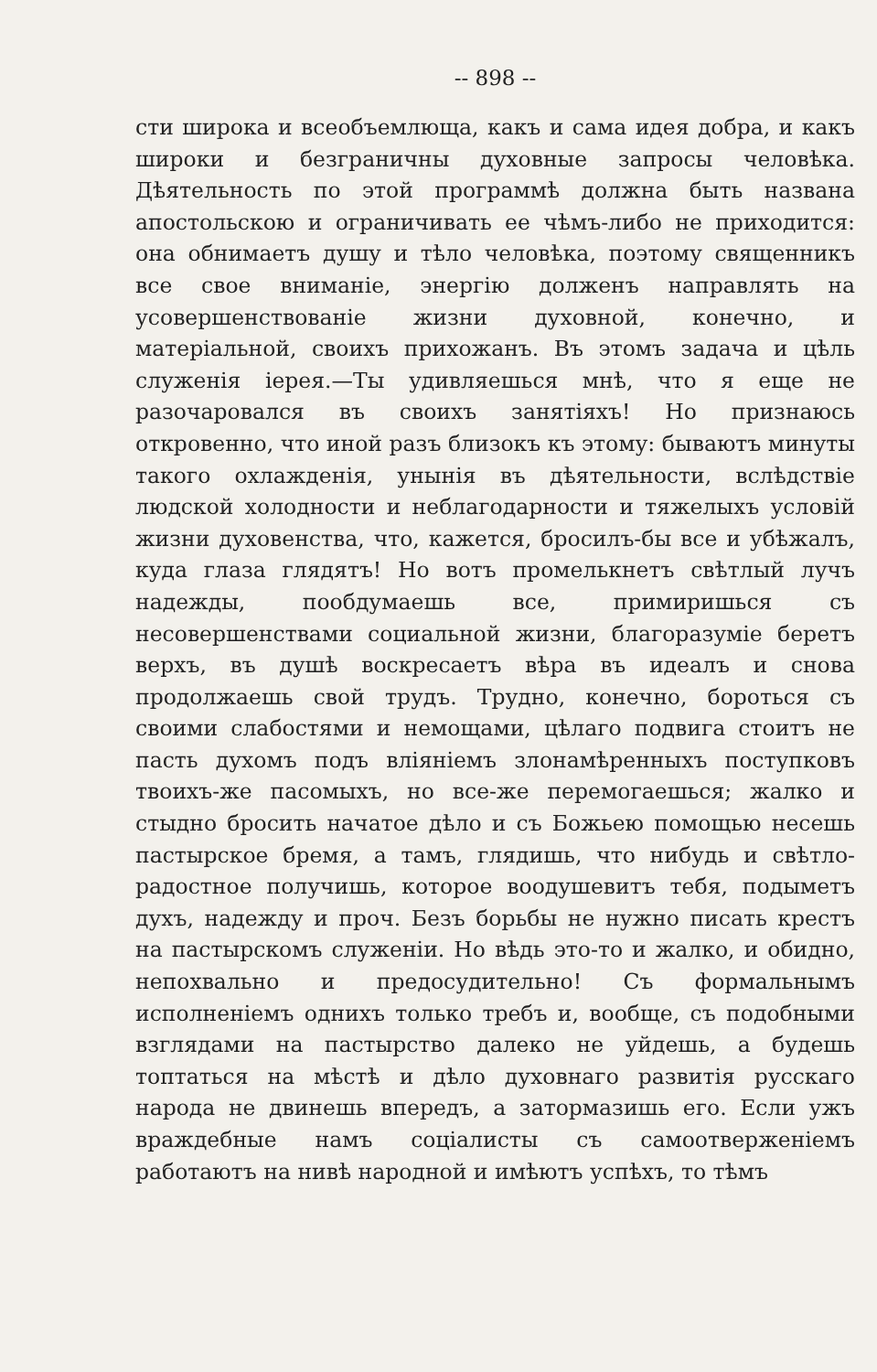-- 898 --
сти широка и всеобъемлюща, какъ и сама идея добра, и какъ широки и безграничны духовные запросы человѣка. Дѣятельность по этой программѣ должна быть названа апостольскою и ограничивать ее чѣмъ-либо не приходится: она обнимаетъ душу и тѣло человѣка, поэтому священникъ все свое вниманіе, энергію долженъ направлять на усовершенствованіе жизни духовной, конечно, и матеріальной, своихъ прихожанъ. Въ этомъ задача и цѣль служенія іерея.—Ты удивляешься мнѣ, что я еще не разочаровался въ своихъ занятіяхъ! Но признаюсь откровенно, что иной разъ близокъ къ этому: бываютъ минуты такого охлажденія, унынія въ дѣятельности, вслѣдствіе людской холодности и неблагодарности и тяжелыхъ условій жизни духовенства, что, кажется, бросилъ-бы все и убѣжалъ, куда глаза глядятъ! Но вотъ промелькнетъ свѣтлый лучъ надежды, пообдумаешь все, примиришься съ несовершенствами социальной жизни, благоразуміе беретъ верхъ, въ душѣ воскресаетъ вѣра въ идеалъ и снова продолжаешь свой трудъ. Трудно, конечно, бороться съ своими слабостями и немощами, цѣлаго подвига стоитъ не пасть духомъ подъ вліяніемъ злонамѣренныхъ поступковъ твоихъ-же пасомыхъ, но все-же перемогаешься; жалко и стыдно бросить начатое дѣло и съ Божьею помощью несешь пастырское бремя, а тамъ, глядишь, что нибудь и свѣтло-радостное получишь, которое воодушевитъ тебя, подыметъ духъ, надежду и проч. Безъ борьбы не нужно писать крестъ на пастырскомъ служеніи. Но вѣдь это-то и жалко, и обидно, непохвально и предосудительно! Съ формальнымъ исполненіемъ однихъ только требъ и, вообще, съ подобными взглядами на пастырство далеко не уйдешь, а будешь топтаться на мѣстѣ и дѣло духовнаго развитія русскаго народа не двинешь впередъ, а затормазишь его. Если ужъ враждебные намъ соціалисты съ самоотверженіемъ работаютъ на нивѣ народной и имѣютъ успѣхъ, то тѣмъ